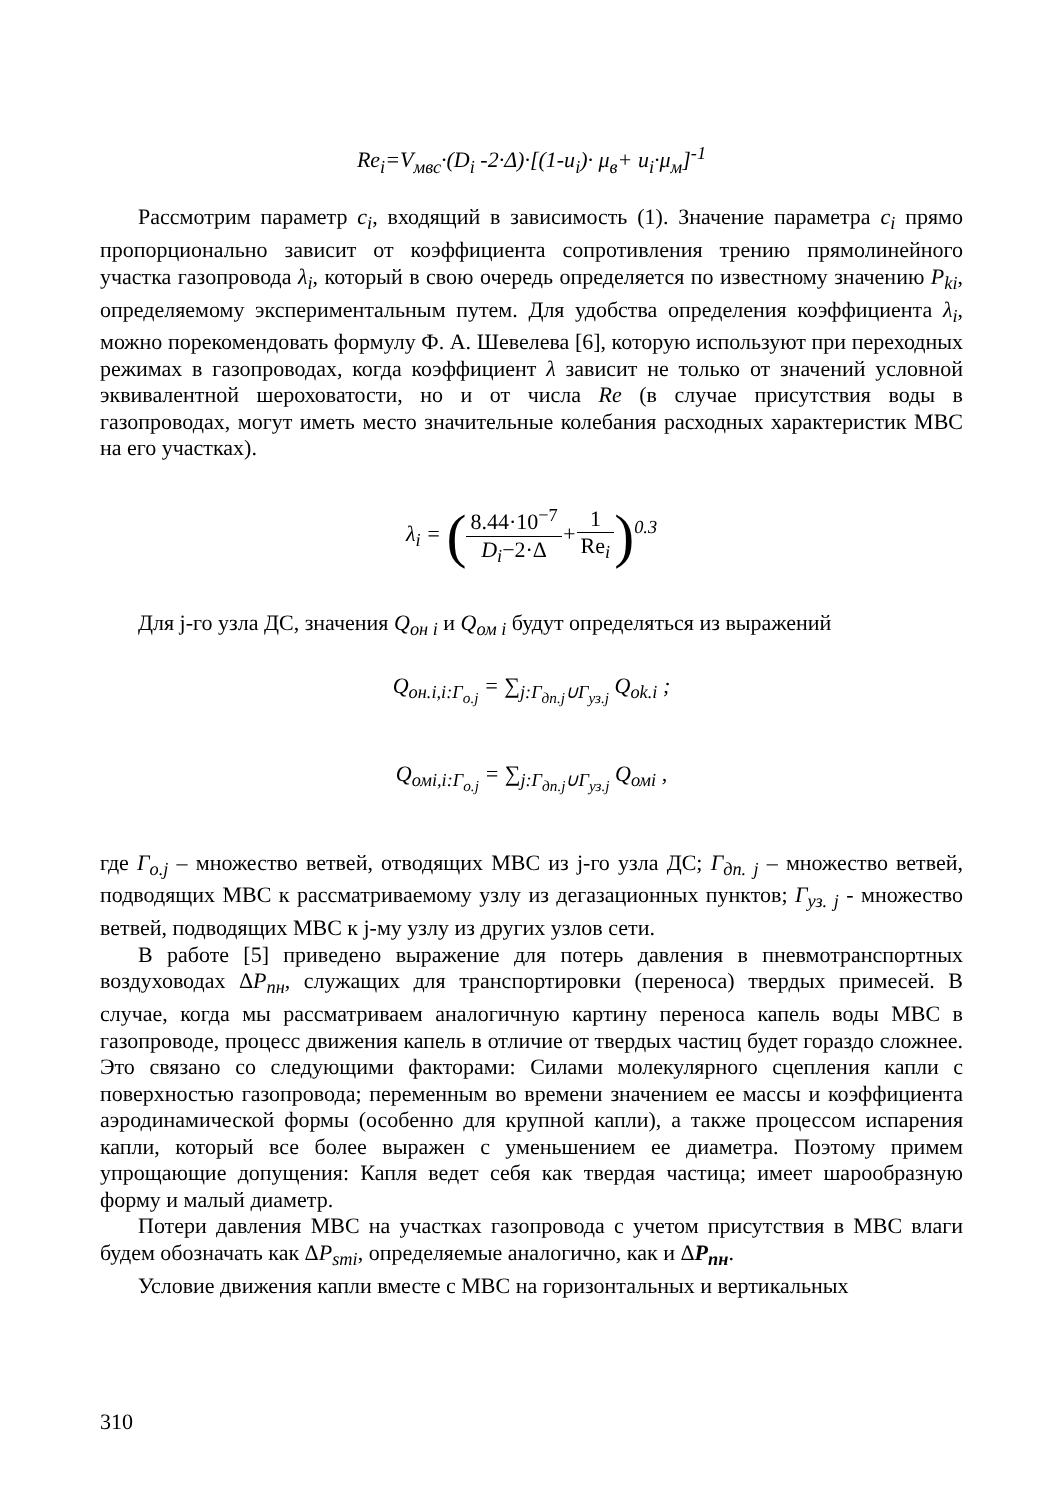Re<sub>i</sub>=V<sub>мвс</sub>·(D<sub>i</sub> -2·Δ)·[(1-u<sub>i</sub>)· μ<sub>в</sub>+ u<sub>i</sub>·μ<sub>м</sub>]<sup>-1</sup>
Рассмотрим параметр c<sub>i</sub>, входящий в зависимость (1). Значение параметра c<sub>i</sub> прямо пропорционально зависит от коэффициента сопротивления трению прямолинейного участка газопровода λ<sub>i</sub>, который в свою очередь определяется по известному значению P<sub>ki</sub>, определяемому экспериментальным путем. Для удобства определения коэффициента λ<sub>i</sub>, можно порекомендовать формулу Ф. А. Шевелева [6], которую используют при переходных режимах в газопроводах, когда коэффициент λ зависит не только от значений условной эквивалентной шероховатости, но и от числа Re (в случае присутствия воды в газопроводах, могут иметь место значительные колебания расходных характеристик МВС на его участках).
λ<sub>i</sub> = (8.44·10<sup>−7</sup> D<sub>i</sub>−2·Δ+1 Re<sub>i</sub>)<sup>0.3</sup>
Для j-го узла ДС, значения Q<sub>он i</sub> и Q<sub>ом i</sub> будут определяться из выражений
Q<sub>он.i,i:Г<sub>о.j</sub></sub> = ∑<sub>j:Г<sub>дп.j</sub>∪Г<sub>уз.j</sub></sub> Q<sub>ok.i</sub> ;
Q<sub>омi,i:Г<sub>о.j</sub></sub> = ∑<sub>j:Г<sub>дп.j</sub>∪Г<sub>уз.j</sub></sub> Q<sub>омi</sub> ,
где Г<sub>o.j</sub> – множество ветвей, отводящих МВС из j-го узла ДС; Г<sub>дп. j</sub> – множество ветвей, подводящих МВС к рассматриваемому узлу из дегазационных пунктов; Г<sub>уз. j</sub> - множество ветвей, подводящих МВС к j-му узлу из других узлов сети.
В работе [5] приведено выражение для потерь давления в пневмотранспортных воздуховодах ΔP<sub>пн</sub>, служащих для транспортировки (переноса) твердых примесей. В случае, когда мы рассматриваем аналогичную картину переноса капель воды МВС в газопроводе, процесс движения капель в отличие от твердых частиц будет гораздо сложнее. Это связано со следующими факторами: Силами молекулярного сцепления капли с поверхностью газопровода; переменным во времени значением ее массы и коэффициента аэродинамической формы (особенно для крупной капли), а также процессом испарения капли, который все более выражен с уменьшением ее диаметра. Поэтому примем упрощающие допущения: Капля ведет себя как твердая частица; имеет шарообразную форму и малый диаметр.
Потери давления МВС на участках газопровода с учетом присутствия в МВС влаги будем обозначать как ΔP<sub>smi</sub>, определяемые аналогично, как и ΔP<sub>пн</sub>.
Условие движения капли вместе с МВС на горизонтальных и вертикальных
310